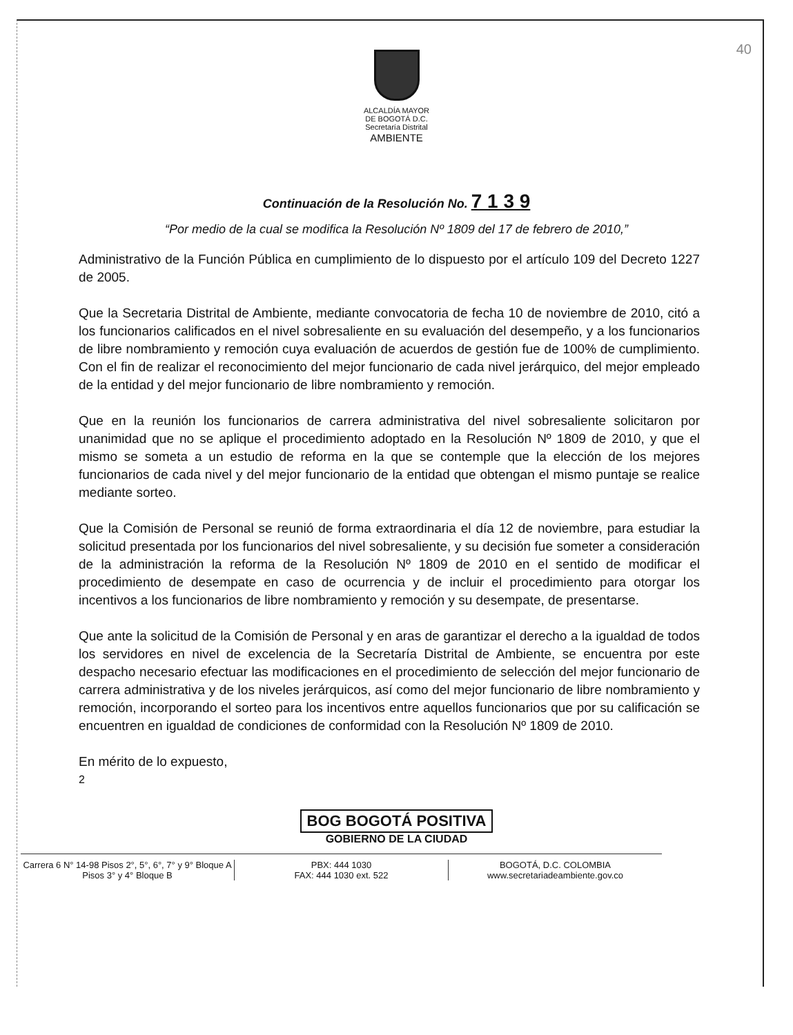40
ALCALDÍA MAYOR
DE BOGOTÁ D.C.
Secretaría Distrital
AMBIENTE
Continuación de la Resolución No. 7 1 3 9
“Por medio de la cual se modifica la Resolución Nº 1809 del 17 de febrero de 2010,”
Administrativo de la Función Pública en cumplimiento de lo dispuesto por el artículo 109 del Decreto 1227 de 2005.
Que la Secretaria Distrital de Ambiente, mediante convocatoria de fecha 10 de noviembre de 2010, citó a los funcionarios calificados en el nivel sobresaliente en su evaluación del desempeño, y a los funcionarios de libre nombramiento y remoción cuya evaluación de acuerdos de gestión fue de 100% de cumplimiento. Con el fin de realizar el reconocimiento del mejor funcionario de cada nivel jerárquico, del mejor empleado de la entidad y del mejor funcionario de libre nombramiento y remoción.
Que en la reunión los funcionarios de carrera administrativa del nivel sobresaliente solicitaron por unanimidad que no se aplique el procedimiento adoptado en la Resolución Nº 1809 de 2010, y que el mismo se someta a un estudio de reforma en la que se contemple que la elección de los mejores funcionarios de cada nivel y del mejor funcionario de la entidad que obtengan el mismo puntaje se realice mediante sorteo.
Que la Comisión de Personal se reunió de forma extraordinaria el día 12 de noviembre, para estudiar la solicitud presentada por los funcionarios del nivel sobresaliente, y su decisión fue someter a consideración de la administración la reforma de la Resolución Nº 1809 de 2010 en el sentido de modificar el procedimiento de desempate en caso de ocurrencia y de incluir el procedimiento para otorgar los incentivos a los funcionarios de libre nombramiento y remoción y su desempate, de presentarse.
Que ante la solicitud de la Comisión de Personal y en aras de garantizar el derecho a la igualdad de todos los servidores en nivel de excelencia de la Secretaría Distrital de Ambiente, se encuentra por este despacho necesario efectuar las modificaciones en el procedimiento de selección del mejor funcionario de carrera administrativa y de los niveles jerárquicos, así como del mejor funcionario de libre nombramiento y remoción, incorporando el sorteo para los incentivos entre aquellos funcionarios que por su calificación se encuentren en igualdad de condiciones de conformidad con la Resolución Nº 1809 de 2010.
En mérito de lo expuesto,
2
BOG BOGOTÁ POSITIVA
GOBIERNO DE LA CIUDAD
Carrera 6 N° 14-98 Pisos 2°, 5°, 6°, 7° y 9° Bloque A
Pisos 3° y 4° Bloque B
PBX: 444 1030
FAX: 444 1030 ext. 522
BOGOTÁ, D.C. COLOMBIA
www.secretariadeambiente.gov.co